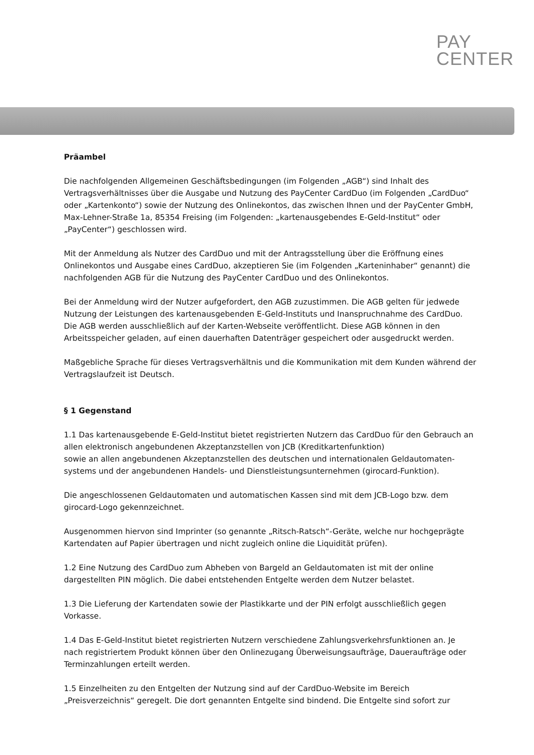PAY
CENTER
Präambel
Die nachfolgenden Allgemeinen Geschäftsbedingungen (im Folgenden „AGB“) sind Inhalt des Vertragsverhältnisses über die Ausgabe und Nutzung des PayCenter CardDuo (im Folgenden „CardDuo“ oder „Kartenkonto“) sowie der Nutzung des Onlinekontos, das zwischen Ihnen und der PayCenter GmbH, Max-Lehner-Straße 1a, 85354 Freising (im Folgenden: „kartenausgebendes E-Geld-Institut“ oder „PayCenter“) geschlossen wird.
Mit der Anmeldung als Nutzer des CardDuo und mit der Antragsstellung über die Eröffnung eines Onlinekontos und Ausgabe eines CardDuo, akzeptieren Sie (im Folgenden „Karteninhaber“ genannt) die nachfolgenden AGB für die Nutzung des PayCenter CardDuo und des Onlinekontos.
Bei der Anmeldung wird der Nutzer aufgefordert, den AGB zuzustimmen. Die AGB gelten für jedwede Nutzung der Leistungen des kartenausgebenden E-Geld-Instituts und Inanspruchnahme des CardDuo. Die AGB werden ausschließlich auf der Karten-Webseite veröffentlicht. Diese AGB können in den Arbeitsspeicher geladen, auf einen dauerhaften Datenträger gespeichert oder ausgedruckt werden.
Maßgebliche Sprache für dieses Vertragsverhältnis und die Kommunikation mit dem Kunden während der Vertragslaufzeit ist Deutsch.
§ 1 Gegenstand
1.1 Das kartenausgebende E-Geld-Institut bietet registrierten Nutzern das CardDuo für den Gebrauch an allen elektronisch angebundenen Akzeptanzstellen von JCB (Kreditkartenfunktion)
sowie an allen angebundenen Akzeptanzstellen des deutschen und internationalen Geldautomaten-systems und der angebundenen Handels- und Dienstleistungsunternehmen (girocard-Funktion).
Die angeschlossenen Geldautomaten und automatischen Kassen sind mit dem JCB-Logo bzw. dem girocard-Logo gekennzeichnet.
Ausgenommen hiervon sind Imprinter (so genannte „Ritsch-Ratsch“-Geräte, welche nur hochgeprägte Kartendaten auf Papier übertragen und nicht zugleich online die Liquidität prüfen).
1.2 Eine Nutzung des CardDuo zum Abheben von Bargeld an Geldautomaten ist mit der online dargestellten PIN möglich. Die dabei entstehenden Entgelte werden dem Nutzer belastet.
1.3 Die Lieferung der Kartendaten sowie der Plastikkarte und der PIN erfolgt ausschließlich gegen Vorkasse.
1.4 Das E-Geld-Institut bietet registrierten Nutzern verschiedene Zahlungsverkehrsfunktionen an. Je nach registriertem Produkt können über den Onlinezugang Überweisungsaufträge, Daueraufträge oder Terminzahlungen erteilt werden.
1.5 Einzelheiten zu den Entgelten der Nutzung sind auf der CardDuo-Website im Bereich „Preisverzeichnis“ geregelt. Die dort genannten Entgelte sind bindend. Die Entgelte sind sofort zur